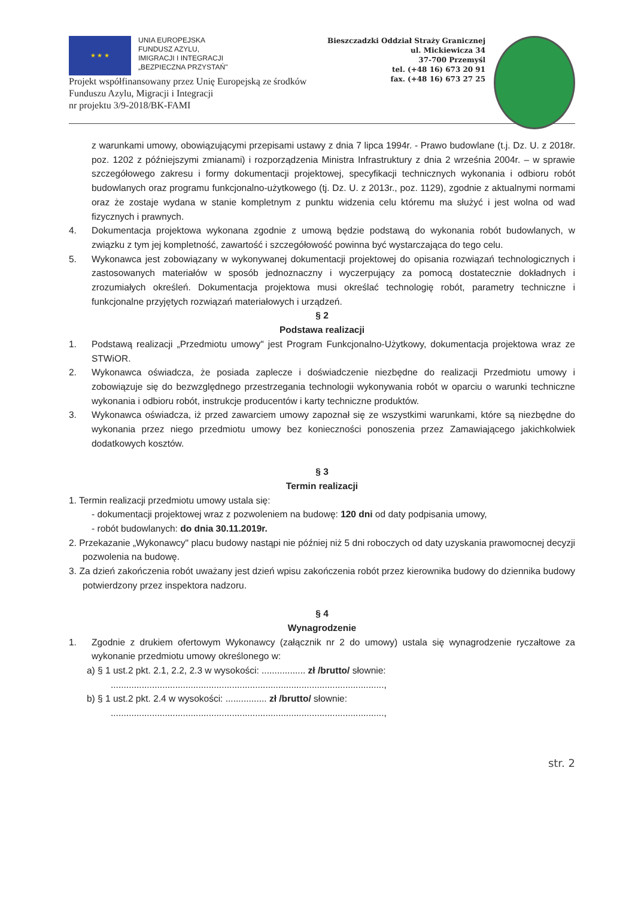★ ★ ★
UNIA EUROPEJSKA
FUNDUSZ AZYLU,
IMIGRACJI I INTEGRACJI
„BEZPIECZNA PRZYSTAŃ"
Bieszczadzki Oddział Straży Granicznej
ul. Mickiewicza 34
37-700 Przemyśl
tel. (+48 16) 673 20 91
fax. (+48 16) 673 27 25
Projekt współfinansowany przez Unię Europejską ze środków
Funduszu Azylu, Migracji i Integracji
nr projektu 3/9-2018/BK-FAMI
z warunkami umowy, obowiązującymi przepisami ustawy z dnia 7 lipca 1994r. - Prawo budowlane (t.j. Dz. U. z 2018r. poz. 1202 z późniejszymi zmianami) i rozporządzenia Ministra Infrastruktury z dnia 2 września 2004r. – w sprawie szczegółowego zakresu i formy dokumentacji projektowej, specyfikacji technicznych wykonania i odbioru robót budowlanych oraz programu funkcjonalno-użytkowego (tj. Dz. U. z 2013r., poz. 1129), zgodnie z aktualnymi normami oraz że zostaje wydana w stanie kompletnym z punktu widzenia celu któremu ma służyć i jest wolna od wad fizycznych i prawnych.
4. Dokumentacja projektowa wykonana zgodnie z umową będzie podstawą do wykonania robót budowlanych, w związku z tym jej kompletność, zawartość i szczegółowość powinna być wystarczająca do tego celu.
5. Wykonawca jest zobowiązany w wykonywanej dokumentacji projektowej do opisania rozwiązań technologicznych i zastosowanych materiałów w sposób jednoznaczny i wyczerpujący za pomocą dostatecznie dokładnych i zrozumiałych określeń. Dokumentacja projektowa musi określać technologię robót, parametry techniczne i funkcjonalne przyjętych rozwiązań materiałowych i urządzeń.
§ 2
Podstawa realizacji
1. Podstawą realizacji „Przedmiotu umowy" jest Program Funkcjonalno-Użytkowy, dokumentacja projektowa wraz ze STWiOR.
2. Wykonawca oświadcza, że posiada zaplecze i doświadczenie niezbędne do realizacji Przedmiotu umowy i zobowiązuje się do bezwzględnego przestrzegania technologii wykonywania robót w oparciu o warunki techniczne wykonania i odbioru robót, instrukcje producentów i karty techniczne produktów.
3. Wykonawca oświadcza, iż przed zawarciem umowy zapoznał się ze wszystkimi warunkami, które są niezbędne do wykonania przez niego przedmiotu umowy bez konieczności ponoszenia przez Zamawiającego jakichkolwiek dodatkowych kosztów.
§ 3
Termin realizacji
1. Termin realizacji przedmiotu umowy ustala się:
- dokumentacji projektowej wraz z pozwoleniem na budowę: 120 dni od daty podpisania umowy,
- robót budowlanych: do dnia 30.11.2019r.
2. Przekazanie „Wykonawcy" placu budowy nastąpi nie później niż 5 dni roboczych od daty uzyskania prawomocnej decyzji pozwolenia na budowę.
3. Za dzień zakończenia robót uważany jest dzień wpisu zakończenia robót przez kierownika budowy do dziennika budowy potwierdzony przez inspektora nadzoru.
§ 4
Wynagrodzenie
1. Zgodnie z drukiem ofertowym Wykonawcy (załącznik nr 2 do umowy) ustala się wynagrodzenie ryczałtowe za wykonanie przedmiotu umowy określonego w:
a) § 1 ust.2 pkt. 2.1, 2.2, 2.3 w wysokości: ................. zł /brutto/ słownie:
..........................................................................................................,
b) § 1 ust.2 pkt. 2.4 w wysokości: ................ zł /brutto/ słownie:
..........................................................................................................,
str. 2